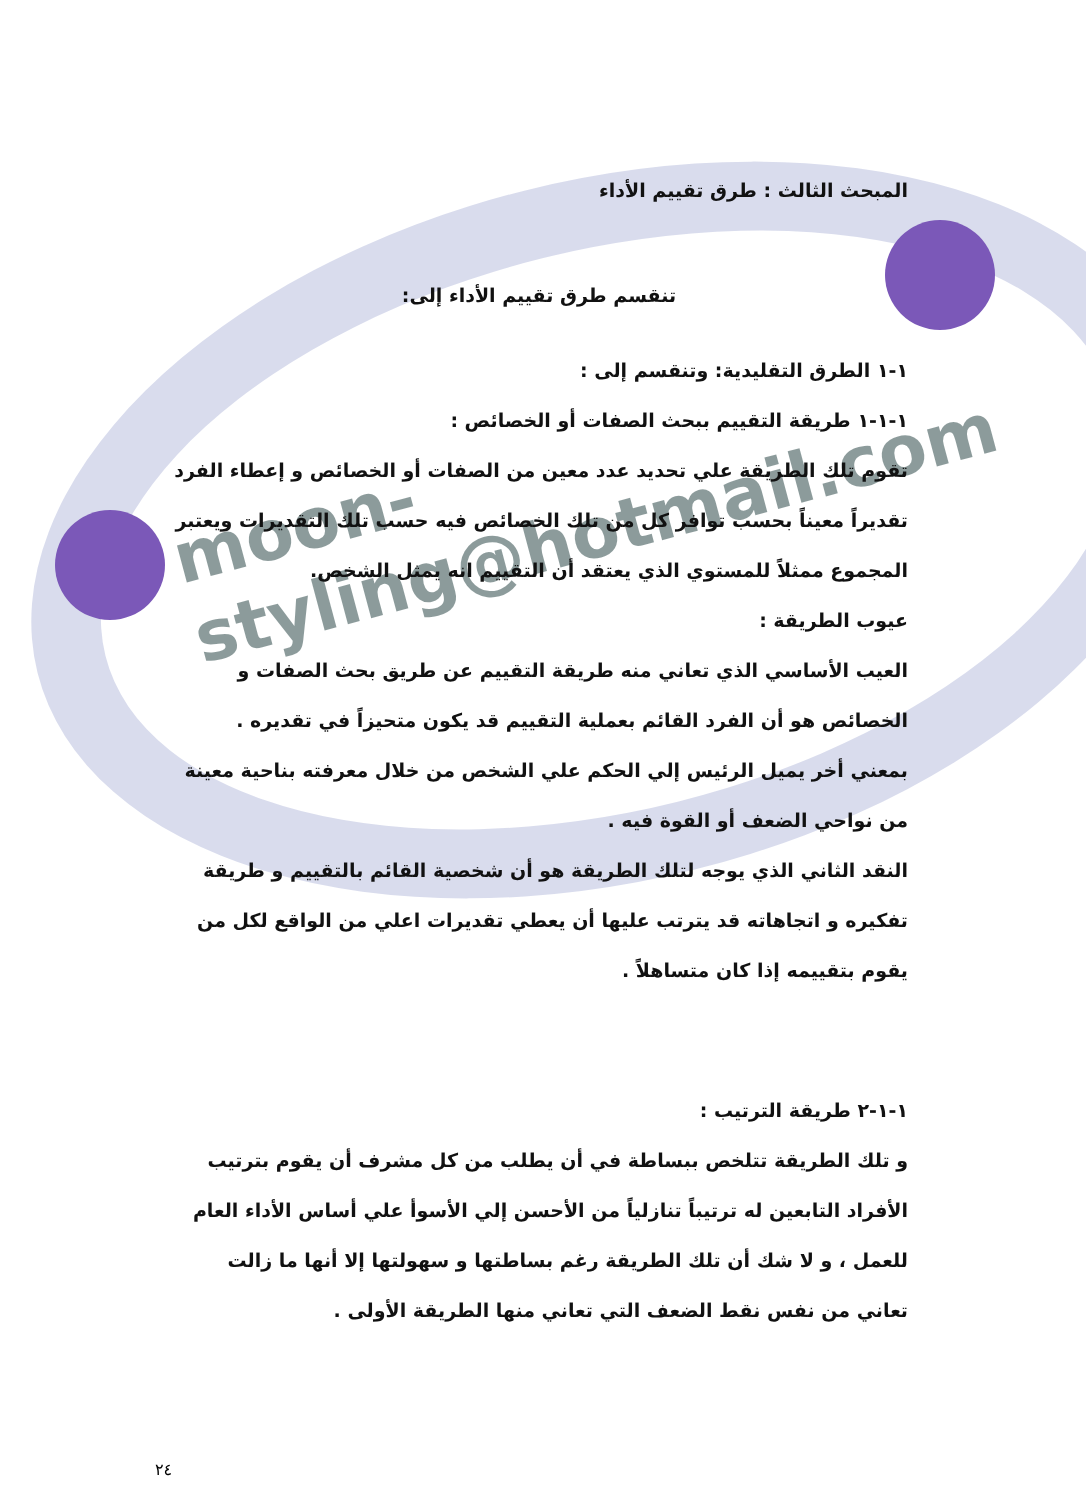moon-styling@hotmail.com
المبحث الثالث : طرق تقييم الأداء
تنقسم طرق تقييم الأداء إلى:
١-١ الطرق التقليدية: وتنقسم إلى :
١-١-١ طريقة التقييم ببحث الصفات أو الخصائص :
تقوم تلك الطريقة علي تحديد عدد معين من الصفات أو الخصائص و إعطاء الفرد تقديراً معيناً بحسب توافر كل من تلك الخصائص فيه حسب تلك التقديرات ويعتبر المجموع ممثلاً للمستوي الذي يعتقد أن التقييم انه يمثل الشخص.
عيوب الطريقة :
العيب الأساسي الذي تعاني منه طريقة التقييم عن طريق بحث الصفات و الخصائص هو أن الفرد القائم بعملية التقييم قد يكون متحيزاً في تقديره .
بمعني أخر يميل الرئيس إلي الحكم علي الشخص من خلال معرفته بناحية معينة من نواحي الضعف أو القوة فيه .
النقد الثاني الذي يوجه لتلك الطريقة هو أن شخصية القائم بالتقييم و طريقة تفكيره و اتجاهاته قد يترتب عليها أن يعطي تقديرات اعلي من الواقع لكل من يقوم بتقييمه إذا كان متساهلاً .
١-١-٢ طريقة الترتيب :
و تلك الطريقة تتلخص ببساطة في أن يطلب من كل مشرف أن يقوم بترتيب الأفراد التابعين له ترتيباً تنازلياً من الأحسن إلي الأسوأ علي أساس الأداء العام للعمل ، و لا شك أن تلك الطريقة رغم بساطتها و سهولتها إلا أنها ما زالت تعاني من نفس نقط الضعف التي تعاني منها الطريقة الأولى .
٢٤